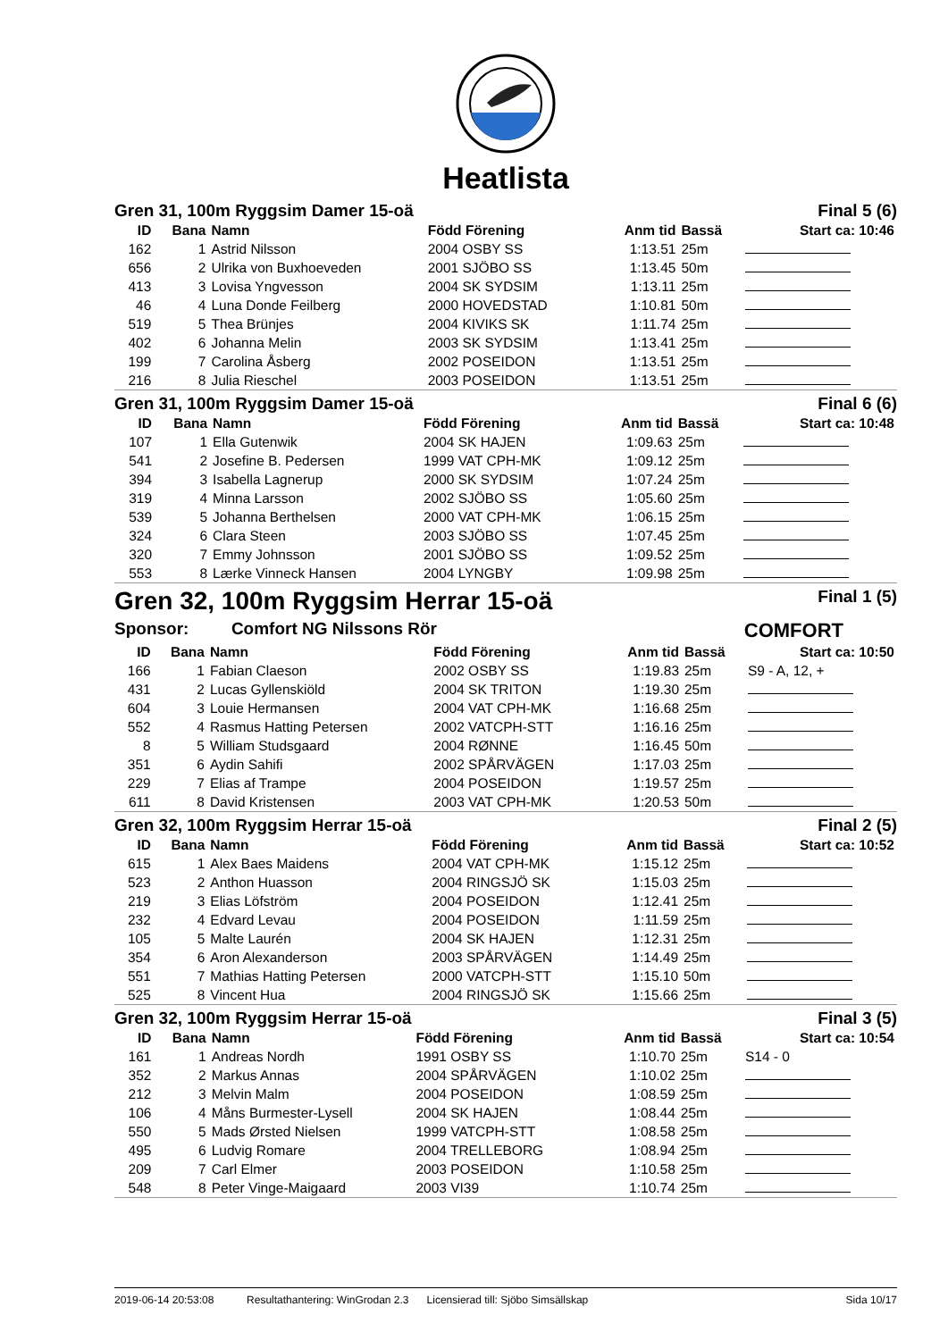Heatlista
Gren 31, 100m Ryggsim Damer 15-oä Final 5 (6)
| ID | Bana | Namn | Född Förening | Anm tid | Bassä | Start ca: 10:46 |
| --- | --- | --- | --- | --- | --- | --- |
| 162 | 1 | Astrid Nilsson | 2004 OSBY SS | 1:13.51 | 25m | |
| 656 | 2 | Ulrika von Buxhoeveden | 2001 SJÖBO SS | 1:13.45 | 50m | |
| 413 | 3 | Lovisa Yngvesson | 2004 SK SYDSIM | 1:13.11 | 25m | |
| 46 | 4 | Luna Donde Feilberg | 2000 HOVEDSTAD | 1:10.81 | 50m | |
| 519 | 5 | Thea Brünjes | 2004 KIVIKS SK | 1:11.74 | 25m | |
| 402 | 6 | Johanna Melin | 2003 SK SYDSIM | 1:13.41 | 25m | |
| 199 | 7 | Carolina Åsberg | 2002 POSEIDON | 1:13.51 | 25m | |
| 216 | 8 | Julia Rieschel | 2003 POSEIDON | 1:13.51 | 25m | |
Gren 31, 100m Ryggsim Damer 15-oä Final 6 (6)
| ID | Bana | Namn | Född Förening | Anm tid | Bassä | Start ca: 10:48 |
| --- | --- | --- | --- | --- | --- | --- |
| 107 | 1 | Ella Gutenwik | 2004 SK HAJEN | 1:09.63 | 25m | |
| 541 | 2 | Josefine B. Pedersen | 1999 VAT CPH-MK | 1:09.12 | 25m | |
| 394 | 3 | Isabella Lagnerup | 2000 SK SYDSIM | 1:07.24 | 25m | |
| 319 | 4 | Minna Larsson | 2002 SJÖBO SS | 1:05.60 | 25m | |
| 539 | 5 | Johanna Berthelsen | 2000 VAT CPH-MK | 1:06.15 | 25m | |
| 324 | 6 | Clara Steen | 2003 SJÖBO SS | 1:07.45 | 25m | |
| 320 | 7 | Emmy Johnsson | 2001 SJÖBO SS | 1:09.52 | 25m | |
| 553 | 8 | Lærke Vinneck Hansen | 2004 LYNGBY | 1:09.98 | 25m | |
Gren 32, 100m Ryggsim Herrar 15-oä Final 1 (5)
Sponsor: Comfort NG Nilssons Rör COMFORT
| ID | Bana | Namn | Född Förening | Anm tid | Bassä | Start ca: 10:50 |
| --- | --- | --- | --- | --- | --- | --- |
| 166 | 1 | Fabian Claeson | 2002 OSBY SS | 1:19.83 | 25m | S9 - A, 12, + |
| 431 | 2 | Lucas Gyllenskiöld | 2004 SK TRITON | 1:19.30 | 25m | |
| 604 | 3 | Louie Hermansen | 2004 VAT CPH-MK | 1:16.68 | 25m | |
| 552 | 4 | Rasmus Hatting Petersen | 2002 VATCPH-STT | 1:16.16 | 25m | |
| 8 | 5 | William Studsgaard | 2004 RØNNE | 1:16.45 | 50m | |
| 351 | 6 | Aydin Sahifi | 2002 SPÅRVÄGEN | 1:17.03 | 25m | |
| 229 | 7 | Elias af Trampe | 2004 POSEIDON | 1:19.57 | 25m | |
| 611 | 8 | David Kristensen | 2003 VAT CPH-MK | 1:20.53 | 50m | |
Gren 32, 100m Ryggsim Herrar 15-oä Final 2 (5)
| ID | Bana | Namn | Född Förening | Anm tid | Bassä | Start ca: 10:52 |
| --- | --- | --- | --- | --- | --- | --- |
| 615 | 1 | Alex Baes Maidens | 2004 VAT CPH-MK | 1:15.12 | 25m | |
| 523 | 2 | Anthon Huasson | 2004 RINGSJÖ SK | 1:15.03 | 25m | |
| 219 | 3 | Elias Löfström | 2004 POSEIDON | 1:12.41 | 25m | |
| 232 | 4 | Edvard Levau | 2004 POSEIDON | 1:11.59 | 25m | |
| 105 | 5 | Malte Laurén | 2004 SK HAJEN | 1:12.31 | 25m | |
| 354 | 6 | Aron Alexanderson | 2003 SPÅRVÄGEN | 1:14.49 | 25m | |
| 551 | 7 | Mathias Hatting Petersen | 2000 VATCPH-STT | 1:15.10 | 50m | |
| 525 | 8 | Vincent Hua | 2004 RINGSJÖ SK | 1:15.66 | 25m | |
Gren 32, 100m Ryggsim Herrar 15-oä Final 3 (5)
| ID | Bana | Namn | Född Förening | Anm tid | Bassä | Start ca: 10:54 |
| --- | --- | --- | --- | --- | --- | --- |
| 161 | 1 | Andreas Nordh | 1991 OSBY SS | 1:10.70 | 25m | S14 - 0 |
| 352 | 2 | Markus Annas | 2004 SPÅRVÄGEN | 1:10.02 | 25m | |
| 212 | 3 | Melvin Malm | 2004 POSEIDON | 1:08.59 | 25m | |
| 106 | 4 | Måns Burmester-Lysell | 2004 SK HAJEN | 1:08.44 | 25m | |
| 550 | 5 | Mads Ørsted Nielsen | 1999 VATCPH-STT | 1:08.58 | 25m | |
| 495 | 6 | Ludvig Romare | 2004 TRELLEBORG | 1:08.94 | 25m | |
| 209 | 7 | Carl Elmer | 2003 POSEIDON | 1:10.58 | 25m | |
| 548 | 8 | Peter Vinge-Maigaard | 2003 VI39 | 1:10.74 | 25m | |
2019-06-14 20:53:08 Resultathantering: WinGrodan 2.3 Licensierad till: Sjöbo Simsällskap Sida 10/17